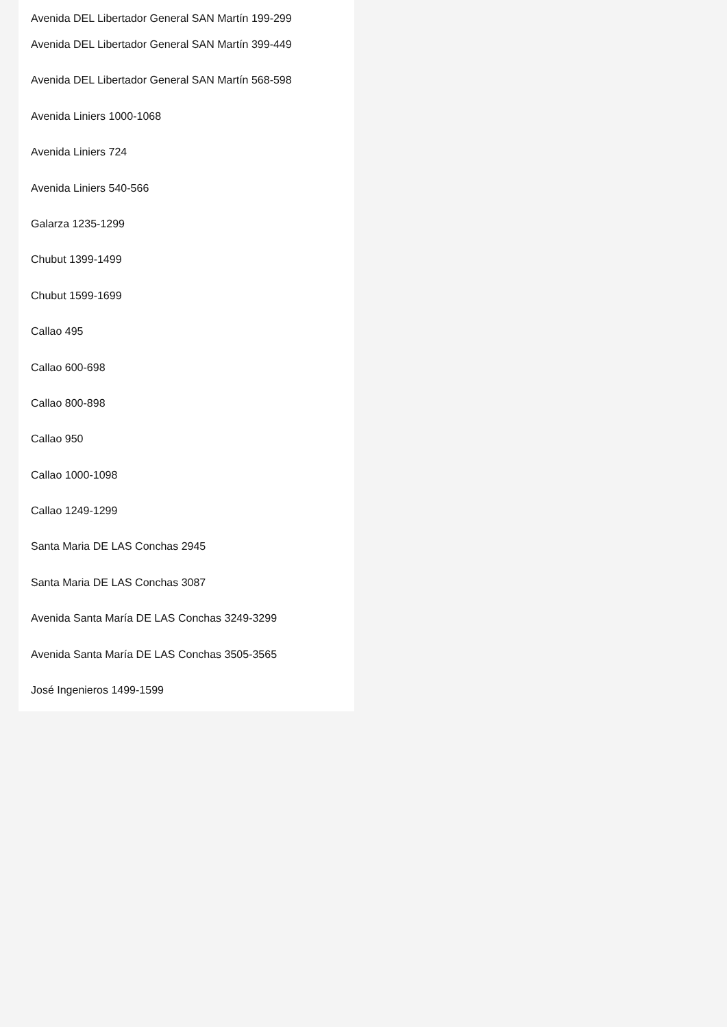Avenida DEL Libertador General SAN Martín 199-299
Avenida DEL Libertador General SAN Martín 399-449
Avenida DEL Libertador General SAN Martín 568-598
Avenida Liniers 1000-1068
Avenida Liniers 724
Avenida Liniers 540-566
Galarza 1235-1299
Chubut 1399-1499
Chubut 1599-1699
Callao 495
Callao 600-698
Callao 800-898
Callao 950
Callao 1000-1098
Callao 1249-1299
Santa Maria DE LAS Conchas 2945
Santa Maria DE LAS Conchas 3087
Avenida Santa María DE LAS Conchas 3249-3299
Avenida Santa María DE LAS Conchas 3505-3565
José Ingenieros 1499-1599